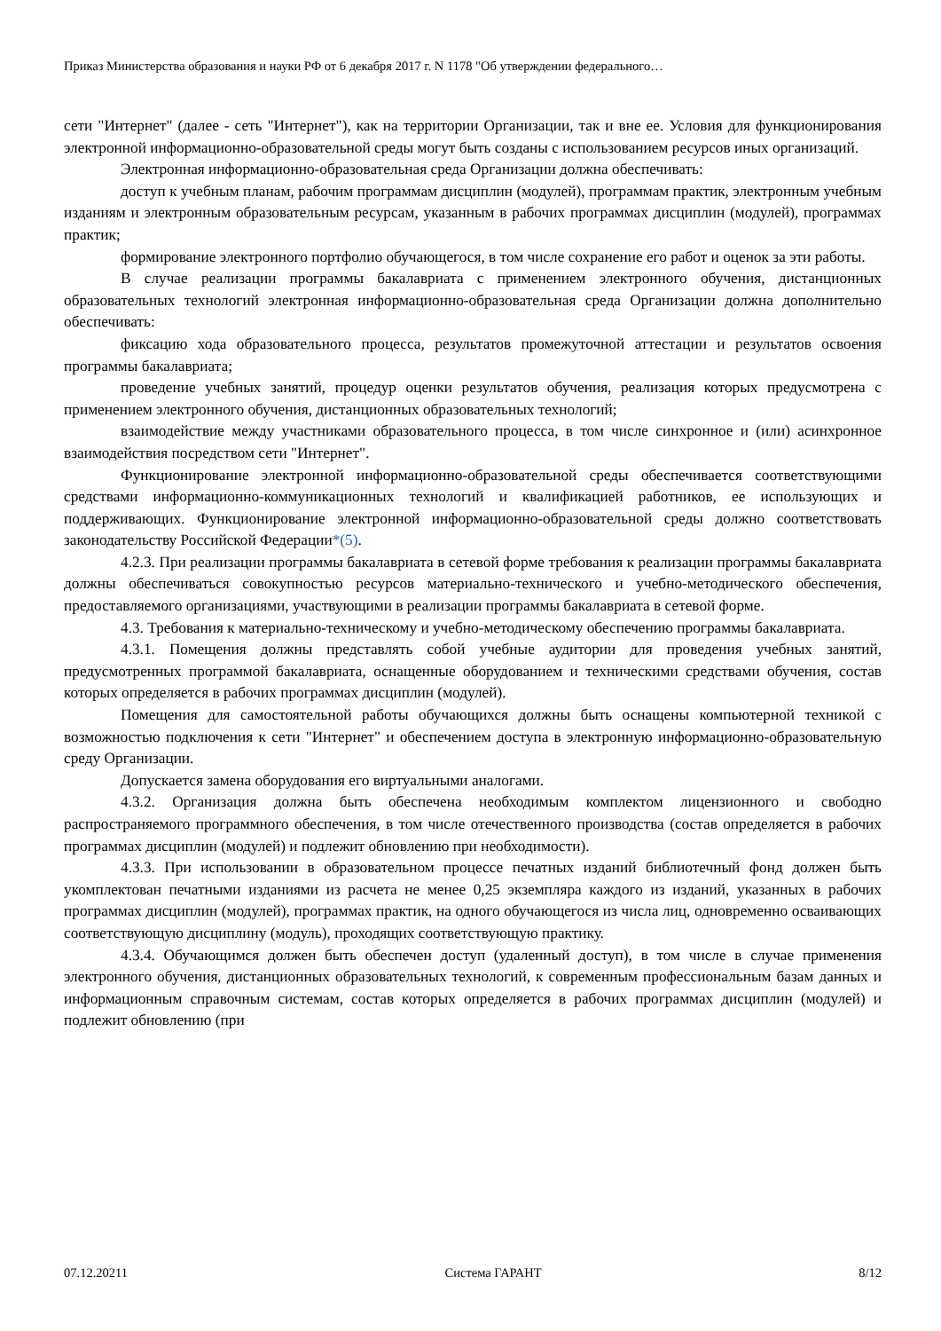Приказ Министерства образования и науки РФ от 6 декабря 2017 г. N 1178 "Об утверждении федерального…
сети "Интернет" (далее - сеть "Интернет"), как на территории Организации, так и вне ее. Условия для функционирования электронной информационно-образовательной среды могут быть созданы с использованием ресурсов иных организаций.
Электронная информационно-образовательная среда Организации должна обеспечивать:
доступ к учебным планам, рабочим программам дисциплин (модулей), программам практик, электронным учебным изданиям и электронным образовательным ресурсам, указанным в рабочих программах дисциплин (модулей), программах практик;
формирование электронного портфолио обучающегося, в том числе сохранение его работ и оценок за эти работы.
В случае реализации программы бакалавриата с применением электронного обучения, дистанционных образовательных технологий электронная информационно-образовательная среда Организации должна дополнительно обеспечивать:
фиксацию хода образовательного процесса, результатов промежуточной аттестации и результатов освоения программы бакалавриата;
проведение учебных занятий, процедур оценки результатов обучения, реализация которых предусмотрена с применением электронного обучения, дистанционных образовательных технологий;
взаимодействие между участниками образовательного процесса, в том числе синхронное и (или) асинхронное взаимодействия посредством сети "Интернет".
Функционирование электронной информационно-образовательной среды обеспечивается соответствующими средствами информационно-коммуникационных технологий и квалификацией работников, ее использующих и поддерживающих. Функционирование электронной информационно-образовательной среды должно соответствовать законодательству Российской Федерации*(5).
4.2.3. При реализации программы бакалавриата в сетевой форме требования к реализации программы бакалавриата должны обеспечиваться совокупностью ресурсов материально-технического и учебно-методического обеспечения, предоставляемого организациями, участвующими в реализации программы бакалавриата в сетевой форме.
4.3. Требования к материально-техническому и учебно-методическому обеспечению программы бакалавриата.
4.3.1. Помещения должны представлять собой учебные аудитории для проведения учебных занятий, предусмотренных программой бакалавриата, оснащенные оборудованием и техническими средствами обучения, состав которых определяется в рабочих программах дисциплин (модулей).
Помещения для самостоятельной работы обучающихся должны быть оснащены компьютерной техникой с возможностью подключения к сети "Интернет" и обеспечением доступа в электронную информационно-образовательную среду Организации.
Допускается замена оборудования его виртуальными аналогами.
4.3.2. Организация должна быть обеспечена необходимым комплектом лицензионного и свободно распространяемого программного обеспечения, в том числе отечественного производства (состав определяется в рабочих программах дисциплин (модулей) и подлежит обновлению при необходимости).
4.3.3. При использовании в образовательном процессе печатных изданий библиотечный фонд должен быть укомплектован печатными изданиями из расчета не менее 0,25 экземпляра каждого из изданий, указанных в рабочих программах дисциплин (модулей), программах практик, на одного обучающегося из числа лиц, одновременно осваивающих соответствующую дисциплину (модуль), проходящих соответствующую практику.
4.3.4. Обучающимся должен быть обеспечен доступ (удаленный доступ), в том числе в случае применения электронного обучения, дистанционных образовательных технологий, к современным профессиональным базам данных и информационным справочным системам, состав которых определяется в рабочих программах дисциплин (модулей) и подлежит обновлению (при
07.12.20211 Система ГАРАНТ 8/12